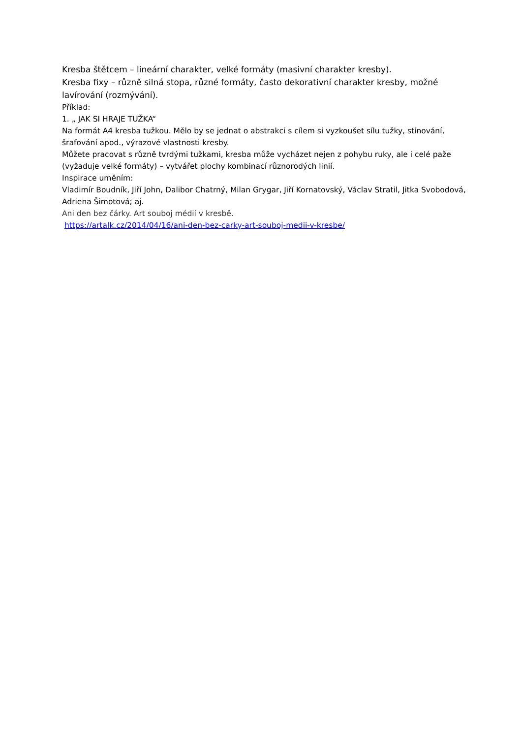Kresba štětcem – lineární charakter, velké formáty (masivní charakter kresby).
Kresba fixy – různě silná stopa, různé formáty, často dekorativní charakter kresby, možné lavírování (rozmývání).
Příklad:
1. „ JAK SI HRAJE TUŽKA“
Na formát A4 kresba tužkou. Mělo by se jednat o abstrakci s cílem si vyzkoušet sílu tužky, stínování, šrafování apod., výrazové vlastnosti kresby.
Můžete pracovat s různě tvrdými tužkami, kresba může vycházet nejen z pohybu ruky, ale i celé paže (vyžaduje velké formáty) – vytvářet plochy kombinací různorodých linií.
Inspirace uměním:
Vladimír Boudník, Jiří John, Dalibor Chatrný, Milan Grygar, Jiří Kornatovský, Václav Stratil, Jitka Svobodová, Adriena Šimotová; aj.
Ani den bez čárky. Art souboj médií v kresbě.
https://artalk.cz/2014/04/16/ani-den-bez-carky-art-souboj-medii-v-kresbe/